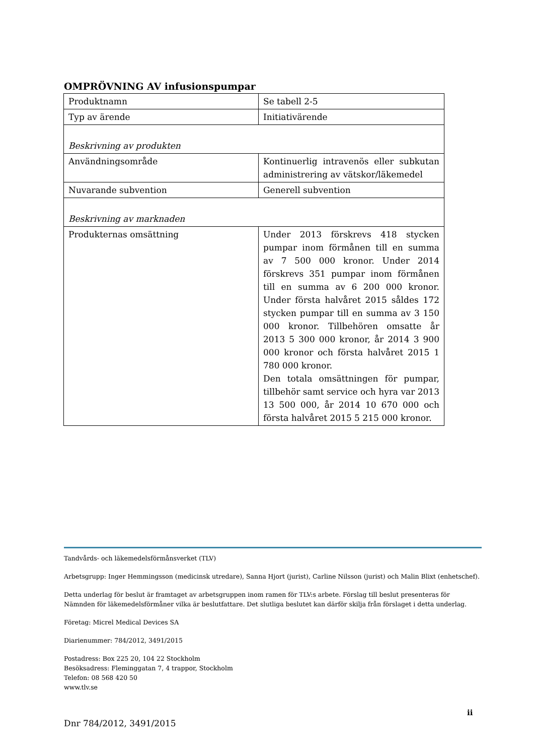OMPRÖVNING AV infusionspumpar
| Produktnamn | Se tabell 2-5 |
| Typ av ärende | Initiativärende |
| Beskrivning av produkten | |
| Användningsområde | Kontinuerlig intravenös eller subkutan administrering av vätskor/läkemedel |
| Nuvarande subvention | Generell subvention |
| Beskrivning av marknaden | |
| Produkternas omsättning | Under 2013 förskrevs 418 stycken pumpar inom förmånen till en summa av 7 500 000 kronor. Under 2014 förskrevs 351 pumpar inom förmånen till en summa av 6 200 000 kronor. Under första halvåret 2015 såldes 172 stycken pumpar till en summa av 3 150 000 kronor. Tillbehören omsatte år 2013 5 300 000 kronor, år 2014 3 900 000 kronor och första halvåret 2015 1 780 000 kronor. Den totala omsättningen för pumpar, tillbehör samt service och hyra var 2013 13 500 000, år 2014 10 670 000 och första halvåret 2015 5 215 000 kronor. |
Tandvårds- och läkemedelsförmånsverket (TLV)
Arbetsgrupp: Inger Hemmingsson (medicinsk utredare), Sanna Hjort (jurist), Carline Nilsson (jurist) och Malin Blixt (enhetschef).
Detta underlag för beslut är framtaget av arbetsgruppen inom ramen för TLV:s arbete. Förslag till beslut presenteras för Nämnden för läkemedelsförmåner vilka är beslutfattare. Det slutliga beslutet kan därför skilja från förslaget i detta underlag.
Företag: Micrel Medical Devices SA
Diarienummer: 784/2012, 3491/2015
Postadress: Box 225 20, 104 22 Stockholm
Besöksadress: Fleminggatan 7, 4 trappor, Stockholm
Telefon: 08 568 420 50
www.tlv.se
ii
Dnr 784/2012, 3491/2015